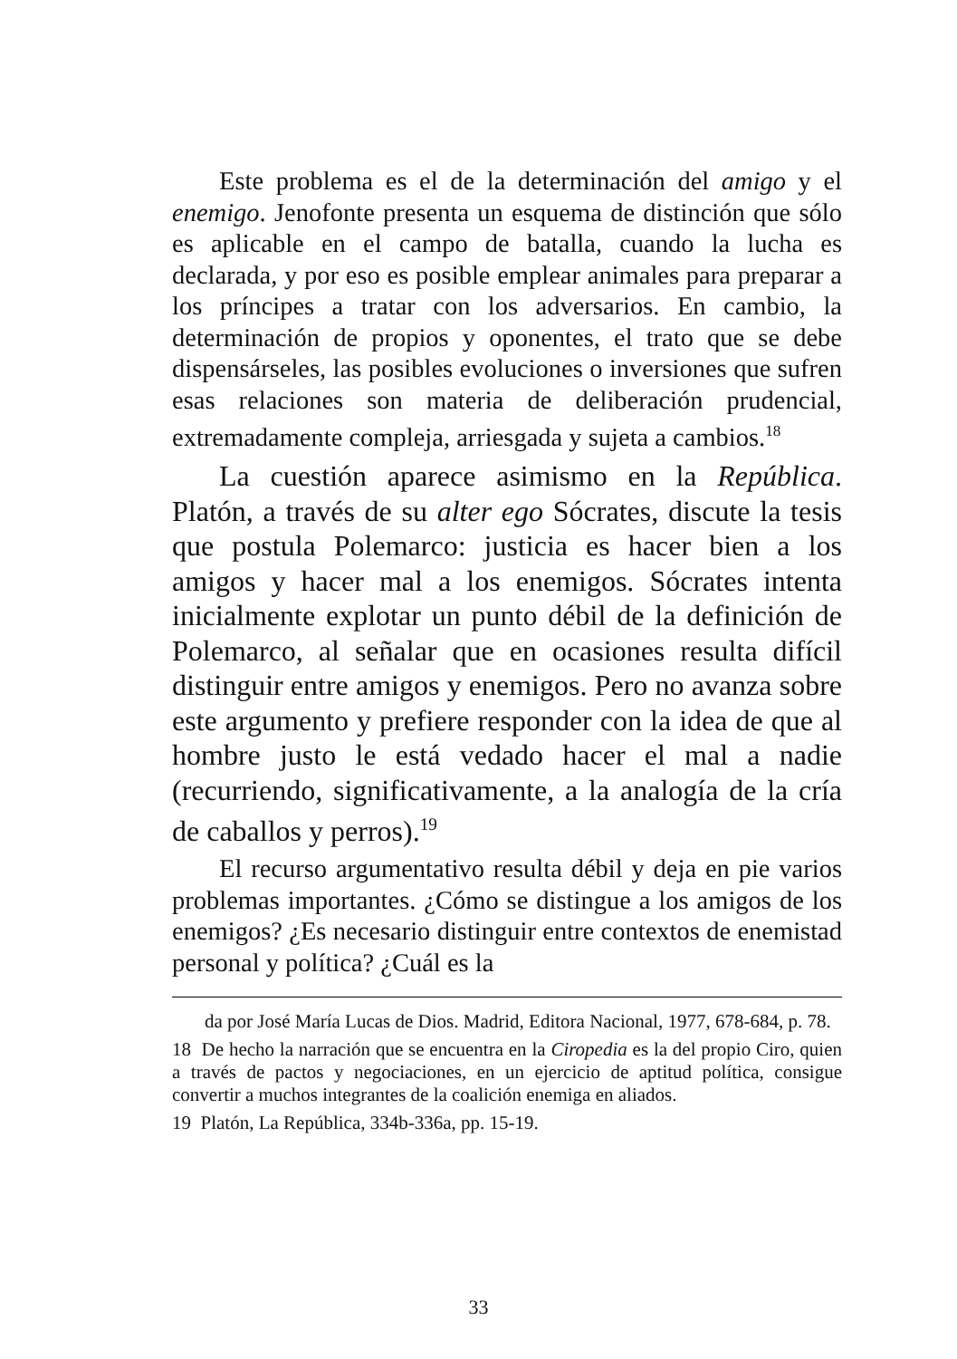Este problema es el de la determinación del amigo y el enemigo. Jenofonte presenta un esquema de distinción que sólo es aplicable en el campo de batalla, cuando la lucha es declarada, y por eso es posible emplear animales para preparar a los príncipes a tratar con los adversarios. En cambio, la determinación de propios y oponentes, el trato que se debe dispensárseles, las posibles evoluciones o inversiones que sufren esas relaciones son materia de deliberación prudencial, extremadamente compleja, arriesgada y sujeta a cambios.<sup>18</sup>
La cuestión aparece asimismo en la República. Platón, a través de su alter ego Sócrates, discute la tesis que postula Polemarco: justicia es hacer bien a los amigos y hacer mal a los enemigos. Sócrates intenta inicialmente explotar un punto débil de la definición de Polemarco, al señalar que en ocasiones resulta difícil distinguir entre amigos y enemigos. Pero no avanza sobre este argumento y prefiere responder con la idea de que al hombre justo le está vedado hacer el mal a nadie (recurriendo, significativamente, a la analogía de la cría de caballos y perros).<sup>19</sup>
El recurso argumentativo resulta débil y deja en pie varios problemas importantes. ¿Cómo se distingue a los amigos de los enemigos? ¿Es necesario distinguir entre contextos de enemistad personal y política? ¿Cuál es la
da por José María Lucas de Dios. Madrid, Editora Nacional, 1977, 678-684, p. 78.
18 De hecho la narración que se encuentra en la Ciropedia es la del propio Ciro, quien a través de pactos y negociaciones, en un ejercicio de aptitud política, consigue convertir a muchos integrantes de la coalición enemiga en aliados.
19 Platón, La República, 334b-336a, pp. 15-19.
33